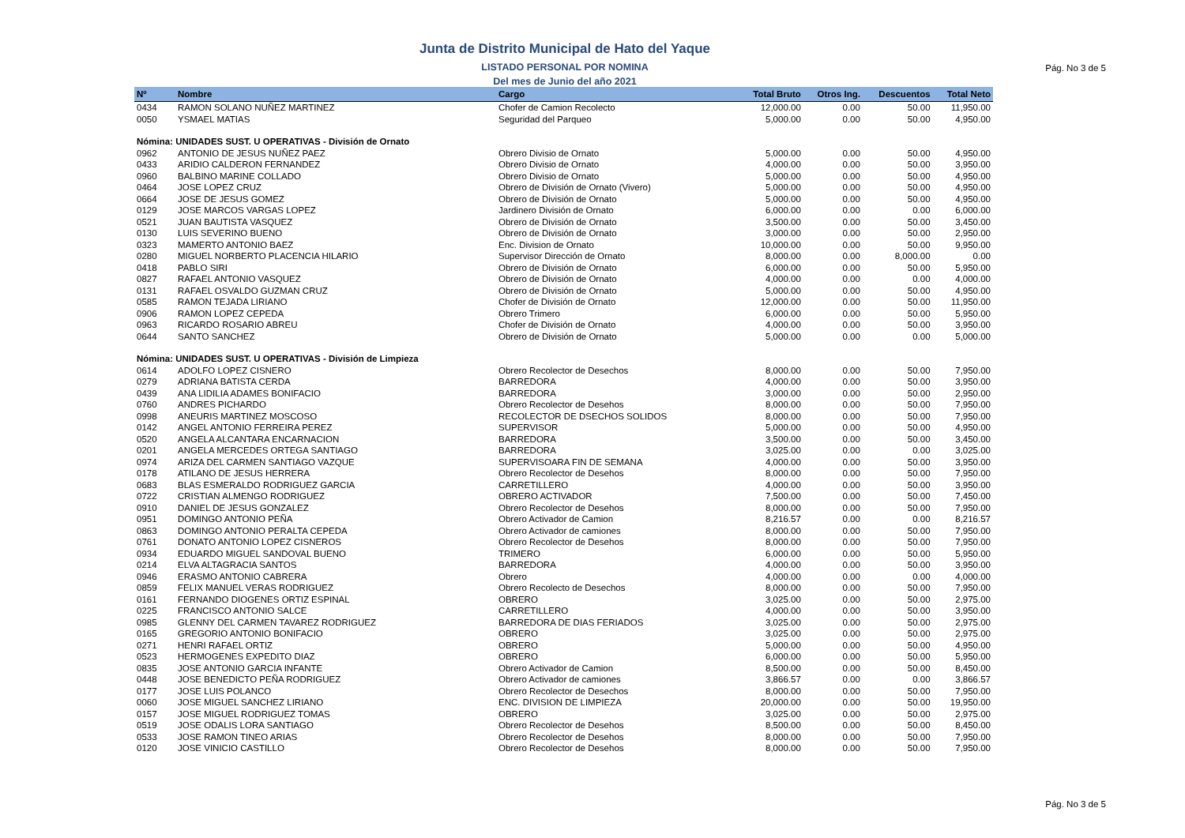Junta de Distrito Municipal de Hato del Yaque
LISTADO PERSONAL POR NOMINA Pág. No 3 de 5
Del mes de Junio del año 2021
| Nº | Nombre | Cargo | Total Bruto | Otros Ing. | Descuentos | Total Neto |
| --- | --- | --- | --- | --- | --- | --- |
| 0434 | RAMON SOLANO NUÑEZ MARTINEZ | Chofer de Camion Recolecto | 12,000.00 | 0.00 | 50.00 | 11,950.00 |
| 0050 | YSMAEL MATIAS | Seguridad del Parqueo | 5,000.00 | 0.00 | 50.00 | 4,950.00 |
| Nómina: UNIDADES SUST. U OPERATIVAS - División de Ornato | | | | | | |
| 0962 | ANTONIO DE JESUS NUÑEZ PAEZ | Obrero Divisio de Ornato | 5,000.00 | 0.00 | 50.00 | 4,950.00 |
| 0433 | ARIDIO CALDERON FERNANDEZ | Obrero Divisio de Ornato | 4,000.00 | 0.00 | 50.00 | 3,950.00 |
| 0960 | BALBINO MARINE COLLADO | Obrero Divisio de Ornato | 5,000.00 | 0.00 | 50.00 | 4,950.00 |
| 0464 | JOSE LOPEZ CRUZ | Obrero de División de Ornato (Vivero) | 5,000.00 | 0.00 | 50.00 | 4,950.00 |
| 0664 | JOSE DE JESUS GOMEZ | Obrero de División de Ornato | 5,000.00 | 0.00 | 50.00 | 4,950.00 |
| 0129 | JOSE MARCOS VARGAS LOPEZ | Jardinero División de Ornato | 6,000.00 | 0.00 | 0.00 | 6,000.00 |
| 0521 | JUAN BAUTISTA VASQUEZ | Obrero de División de Ornato | 3,500.00 | 0.00 | 50.00 | 3,450.00 |
| 0130 | LUIS SEVERINO BUENO | Obrero de División de Ornato | 3,000.00 | 0.00 | 50.00 | 2,950.00 |
| 0323 | MAMERTO ANTONIO BAEZ | Enc. Division de Ornato | 10,000.00 | 0.00 | 50.00 | 9,950.00 |
| 0280 | MIGUEL NORBERTO PLACENCIA HILARIO | Supervisor Dirección de Ornato | 8,000.00 | 0.00 | 8,000.00 | 0.00 |
| 0418 | PABLO SIRI | Obrero de División de Ornato | 6,000.00 | 0.00 | 50.00 | 5,950.00 |
| 0827 | RAFAEL ANTONIO VASQUEZ | Obrero de División de Ornato | 4,000.00 | 0.00 | 0.00 | 4,000.00 |
| 0131 | RAFAEL OSVALDO GUZMAN CRUZ | Obrero de División de Ornato | 5,000.00 | 0.00 | 50.00 | 4,950.00 |
| 0585 | RAMON TEJADA LIRIANO | Chofer de División de Ornato | 12,000.00 | 0.00 | 50.00 | 11,950.00 |
| 0906 | RAMON LOPEZ CEPEDA | Obrero Trimero | 6,000.00 | 0.00 | 50.00 | 5,950.00 |
| 0963 | RICARDO ROSARIO ABREU | Chofer de División de Ornato | 4,000.00 | 0.00 | 50.00 | 3,950.00 |
| 0644 | SANTO SANCHEZ | Obrero de División de Ornato | 5,000.00 | 0.00 | 0.00 | 5,000.00 |
| Nómina: UNIDADES SUST. U OPERATIVAS - División de Limpieza | | | | | | |
| 0614 | ADOLFO LOPEZ CISNERO | Obrero Recolector de Desechos | 8,000.00 | 0.00 | 50.00 | 7,950.00 |
| 0279 | ADRIANA BATISTA CERDA | BARREDORA | 4,000.00 | 0.00 | 50.00 | 3,950.00 |
| 0439 | ANA LIDILIA ADAMES BONIFACIO | BARREDORA | 3,000.00 | 0.00 | 50.00 | 2,950.00 |
| 0760 | ANDRES PICHARDO | Obrero Recolector de Desehos | 8,000.00 | 0.00 | 50.00 | 7,950.00 |
| 0998 | ANEURIS MARTINEZ MOSCOSO | RECOLECTOR DE DSECHOS SOLIDOS | 8,000.00 | 0.00 | 50.00 | 7,950.00 |
| 0142 | ANGEL ANTONIO FERREIRA PEREZ | SUPERVISOR | 5,000.00 | 0.00 | 50.00 | 4,950.00 |
| 0520 | ANGELA ALCANTARA ENCARNACION | BARREDORA | 3,500.00 | 0.00 | 50.00 | 3,450.00 |
| 0201 | ANGELA MERCEDES ORTEGA SANTIAGO | BARREDORA | 3,025.00 | 0.00 | 0.00 | 3,025.00 |
| 0974 | ARIZA DEL CARMEN SANTIAGO VAZQUE | SUPERVISOARA FIN DE SEMANA | 4,000.00 | 0.00 | 50.00 | 3,950.00 |
| 0178 | ATILANO DE JESUS HERRERA | Obrero Recolector de Desehos | 8,000.00 | 0.00 | 50.00 | 7,950.00 |
| 0683 | BLAS ESMERALDO RODRIGUEZ GARCIA | CARRETILLERO | 4,000.00 | 0.00 | 50.00 | 3,950.00 |
| 0722 | CRISTIAN ALMENGO RODRIGUEZ | OBRERO ACTIVADOR | 7,500.00 | 0.00 | 50.00 | 7,450.00 |
| 0910 | DANIEL DE JESUS GONZALEZ | Obrero Recolector de Desehos | 8,000.00 | 0.00 | 50.00 | 7,950.00 |
| 0951 | DOMINGO ANTONIO PEÑA | Obrero Activador de Camion | 8,216.57 | 0.00 | 0.00 | 8,216.57 |
| 0863 | DOMINGO ANTONIO PERALTA CEPEDA | Obrero Activador de camiones | 8,000.00 | 0.00 | 50.00 | 7,950.00 |
| 0761 | DONATO ANTONIO LOPEZ CISNEROS | Obrero Recolector de Desehos | 8,000.00 | 0.00 | 50.00 | 7,950.00 |
| 0934 | EDUARDO MIGUEL SANDOVAL BUENO | TRIMERO | 6,000.00 | 0.00 | 50.00 | 5,950.00 |
| 0214 | ELVA ALTAGRACIA SANTOS | BARREDORA | 4,000.00 | 0.00 | 50.00 | 3,950.00 |
| 0946 | ERASMO ANTONIO CABRERA | Obrero | 4,000.00 | 0.00 | 0.00 | 4,000.00 |
| 0859 | FELIX MANUEL VERAS RODRIGUEZ | Obrero Recolecto de Desechos | 8,000.00 | 0.00 | 50.00 | 7,950.00 |
| 0161 | FERNANDO DIOGENES ORTIZ ESPINAL | OBRERO | 3,025.00 | 0.00 | 50.00 | 2,975.00 |
| 0225 | FRANCISCO ANTONIO SALCE | CARRETILLERO | 4,000.00 | 0.00 | 50.00 | 3,950.00 |
| 0985 | GLENNY DEL CARMEN TAVAREZ RODRIGUEZ | BARREDORA DE DIAS FERIADOS | 3,025.00 | 0.00 | 50.00 | 2,975.00 |
| 0165 | GREGORIO ANTONIO BONIFACIO | OBRERO | 3,025.00 | 0.00 | 50.00 | 2,975.00 |
| 0271 | HENRI RAFAEL ORTIZ | OBRERO | 5,000.00 | 0.00 | 50.00 | 4,950.00 |
| 0523 | HERMOGENES EXPEDITO DIAZ | OBRERO | 6,000.00 | 0.00 | 50.00 | 5,950.00 |
| 0835 | JOSE ANTONIO GARCIA INFANTE | Obrero Activador de Camion | 8,500.00 | 0.00 | 50.00 | 8,450.00 |
| 0448 | JOSE BENEDICTO PEÑA RODRIGUEZ | Obrero Activador de camiones | 3,866.57 | 0.00 | 0.00 | 3,866.57 |
| 0177 | JOSE LUIS POLANCO | Obrero Recolector de Desechos | 8,000.00 | 0.00 | 50.00 | 7,950.00 |
| 0060 | JOSE MIGUEL SANCHEZ LIRIANO | ENC. DIVISION DE LIMPIEZA | 20,000.00 | 0.00 | 50.00 | 19,950.00 |
| 0157 | JOSE MIGUEL RODRIGUEZ TOMAS | OBRERO | 3,025.00 | 0.00 | 50.00 | 2,975.00 |
| 0519 | JOSE ODALIS LORA SANTIAGO | Obrero Recolector de Desehos | 8,500.00 | 0.00 | 50.00 | 8,450.00 |
| 0533 | JOSE RAMON TINEO ARIAS | Obrero Recolector de Desehos | 8,000.00 | 0.00 | 50.00 | 7,950.00 |
| 0120 | JOSE VINICIO CASTILLO | Obrero Recolector de Desehos | 8,000.00 | 0.00 | 50.00 | 7,950.00 |
Pág. No 3 de 5